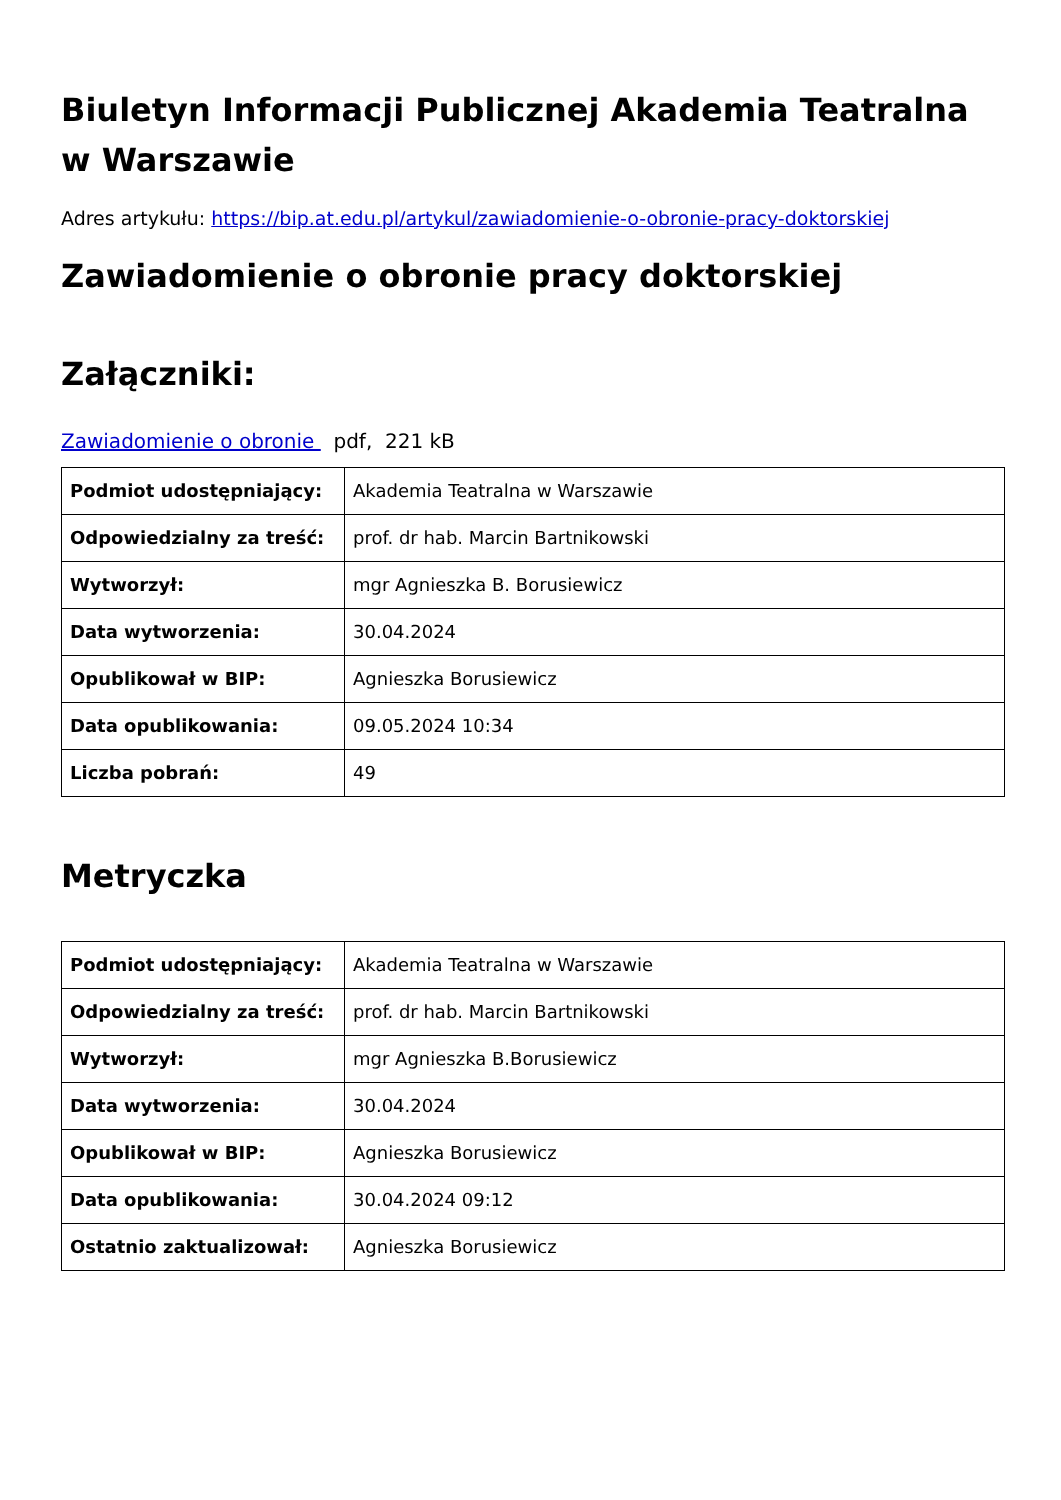Biuletyn Informacji Publicznej Akademia Teatralna w Warszawie
Adres artykułu: https://bip.at.edu.pl/artykul/zawiadomienie-o-obronie-pracy-doktorskiej
Zawiadomienie o obronie pracy doktorskiej
Załączniki:
Zawiadomienie o obronie pdf, 221 kB
| Podmiot udostępniający: | Akademia Teatralna w Warszawie |
| Odpowiedzialny za treść: | prof. dr hab. Marcin Bartnikowski |
| Wytworzył: | mgr Agnieszka B. Borusiewicz |
| Data wytworzenia: | 30.04.2024 |
| Opublikował w BIP: | Agnieszka Borusiewicz |
| Data opublikowania: | 09.05.2024 10:34 |
| Liczba pobrań: | 49 |
Metryczka
| Podmiot udostępniający: | Akademia Teatralna w Warszawie |
| Odpowiedzialny za treść: | prof. dr hab. Marcin Bartnikowski |
| Wytworzył: | mgr Agnieszka B.Borusiewicz |
| Data wytworzenia: | 30.04.2024 |
| Opublikował w BIP: | Agnieszka Borusiewicz |
| Data opublikowania: | 30.04.2024 09:12 |
| Ostatnio zaktualizował: | Agnieszka Borusiewicz |